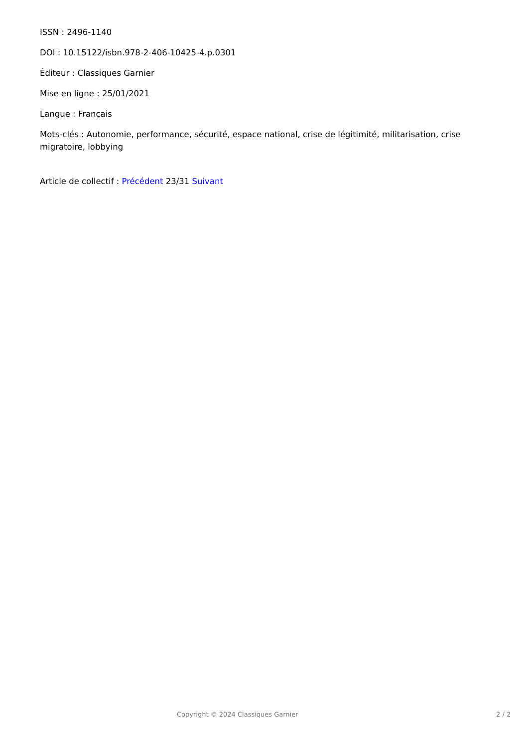ISSN : 2496-1140
DOI : 10.15122/isbn.978-2-406-10425-4.p.0301
Éditeur : Classiques Garnier
Mise en ligne : 25/01/2021
Langue : Français
Mots-clés : Autonomie, performance, sécurité, espace national, crise de légitimité, militarisation, crise migratoire, lobbying
Article de collectif : Précédent 23/31 Suivant
Copyright © 2024 Classiques Garnier 2 / 2